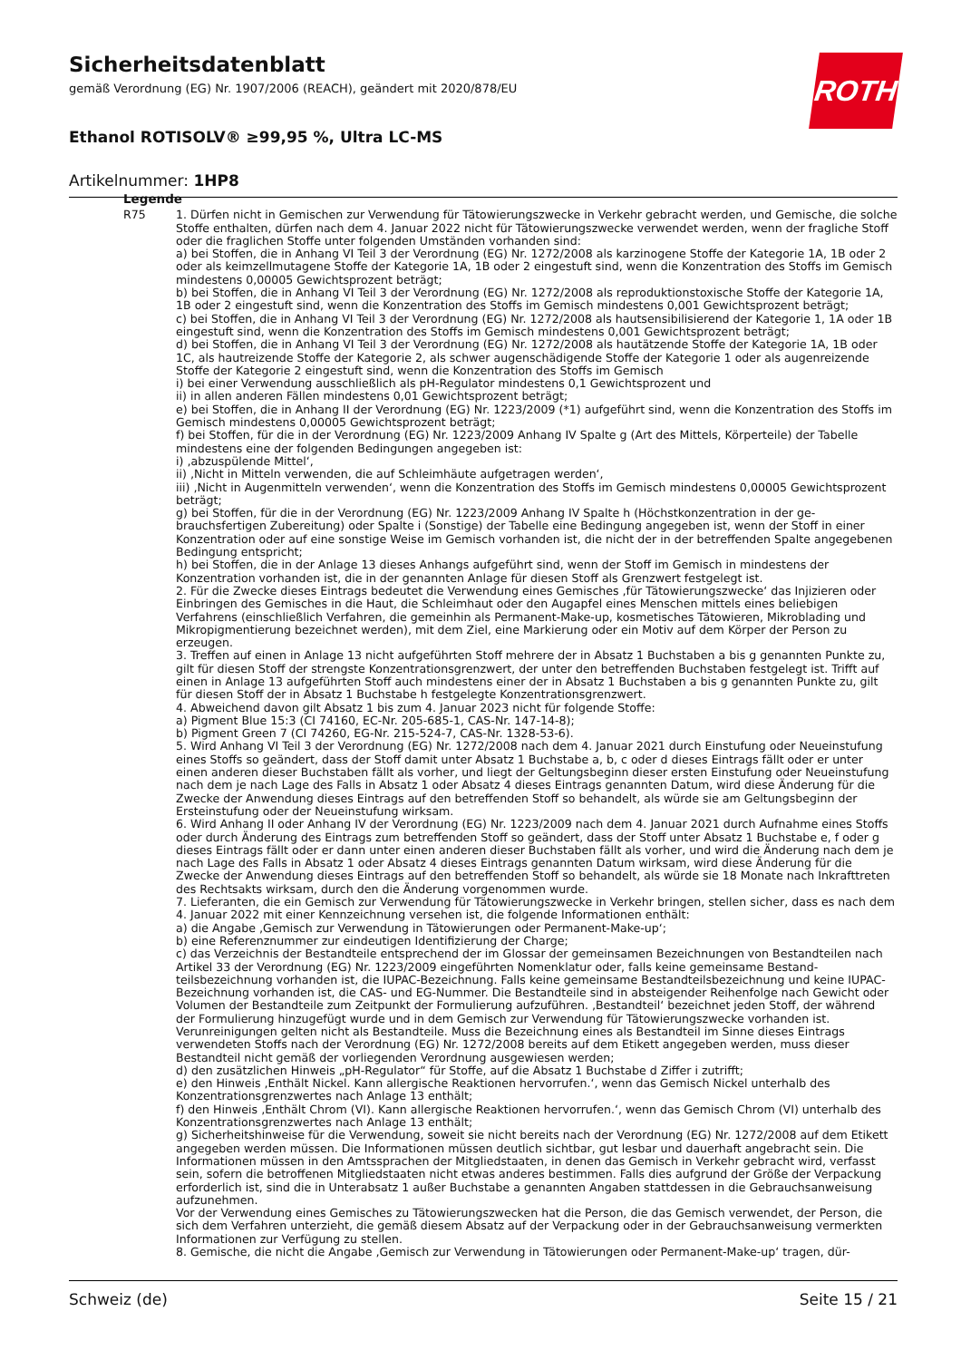Sicherheitsdatenblatt
gemäß Verordnung (EG) Nr. 1907/2006 (REACH), geändert mit 2020/878/EU
Ethanol ROTISOLV® ≥99,95 %, Ultra LC-MS
Artikelnummer: 1HP8
ROTH
Legende
R75 1. Dürfen nicht in Gemischen zur Verwendung für Tätowierungszwecke in Verkehr gebracht werden, und Gemische, die solche Stoffe enthalten, dürfen nach dem 4. Januar 2022 nicht für Tätowierungszwecke verwendet werden, wenn der fragliche Stoff oder die fraglichen Stoffe unter folgenden Umständen vorhanden sind:
a) bei Stoffen, die in Anhang VI Teil 3 der Verordnung (EG) Nr. 1272/2008 als karzinogene Stoffe der Kategorie 1A, 1B oder 2 oder als keimzellmutagene Stoffe der Kategorie 1A, 1B oder 2 eingestuft sind, wenn die Konzentration des Stoffs im Gemisch mindestens 0,00005 Gewichtsprozent beträgt;
b) bei Stoffen, die in Anhang VI Teil 3 der Verordnung (EG) Nr. 1272/2008 als reproduktionstoxische Stoffe der Katego­rie 1A, 1B oder 2 eingestuft sind, wenn die Konzentration des Stoffs im Gemisch mindestens 0,001 Gewichtsprozent beträgt;
c) bei Stoffen, die in Anhang VI Teil 3 der Verordnung (EG) Nr. 1272/2008 als hautsensibilisierend der Kategorie 1, 1A oder 1B eingestuft sind, wenn die Konzentration des Stoffs im Gemisch mindestens 0,001 Gewichtsprozent beträgt;
d) bei Stoffen, die in Anhang VI Teil 3 der Verordnung (EG) Nr. 1272/2008 als hautätzende Stoffe der Kategorie 1A, 1B oder 1C, als hautreizende Stoffe der Kategorie 2, als schwer augenschädigende Stoffe der Kategorie 1 oder als augen­reizende Stoffe der Kategorie 2 eingestuft sind, wenn die Konzentration des Stoffs im Gemisch
i) bei einer Verwendung ausschließlich als pH-Regulator mindestens 0,1 Gewichtsprozent und
ii) in allen anderen Fällen mindestens 0,01 Gewichtsprozent beträgt;
e) bei Stoffen, die in Anhang II der Verordnung (EG) Nr. 1223/2009 (*1) aufgeführt sind, wenn die Konzentration des Stoffs im Gemisch mindestens 0,00005 Gewichtsprozent beträgt;
f) bei Stoffen, für die in der Verordnung (EG) Nr. 1223/2009 Anhang IV Spalte g (Art des Mittels, Körperteile) der Tabel­le mindestens eine der folgenden Bedingungen angegeben ist:
i) ‚abzuspülende Mittel‘,
ii) ‚Nicht in Mitteln verwenden, die auf Schleimhäute aufgetragen werden‘,
iii) ‚Nicht in Augenmitteln verwenden‘, wenn die Konzentration des Stoffs im Gemisch mindestens 0,00005 Ge­wichtsprozent beträgt;
g) bei Stoffen, für die in der Verordnung (EG) Nr. 1223/2009 Anhang IV Spalte h (Höchstkonzentration in der ge­brauchsfertigen Zubereitung) oder Spalte i (Sonstige) der Tabelle eine Bedingung angegeben ist, wenn der Stoff in ei­ner Konzentration oder auf eine sonstige Weise im Gemisch vorhanden ist, die nicht der in der betreffenden Spalte an­gegebenen Bedingung entspricht;
h) bei Stoffen, die in der Anlage 13 dieses Anhangs aufgeführt sind, wenn der Stoff im Gemisch in mindestens der Konzentration vorhanden ist, die in der genannten Anlage für diesen Stoff als Grenzwert festgelegt ist.
2. Für die Zwecke dieses Eintrags bedeutet die Verwendung eines Gemisches ‚für Tätowierungszwecke‘ das Injizieren oder Einbringen des Gemisches in die Haut, die Schleimhaut oder den Augapfel eines Menschen mittels eines beliebi­gen Verfahrens (einschließlich Verfahren, die gemeinhin als Permanent-Make-up, kosmetisches Tätowieren, Mikrobla­ding und Mikropigmentierung bezeichnet werden), mit dem Ziel, eine Markierung oder ein Motiv auf dem Körper der Person zu erzeugen.
3. Treffen auf einen in Anlage 13 nicht aufgeführten Stoff mehrere der in Absatz 1 Buchstaben a bis g genannten Punkte zu, gilt für diesen Stoff der strengste Konzentrationsgrenzwert, der unter den betreffenden Buchstaben fest­gelegt ist. Trifft auf einen in Anlage 13 aufgeführten Stoff auch mindestens einer der in Absatz 1 Buchstaben a bis g genannten Punkte zu, gilt für diesen Stoff der in Absatz 1 Buchstabe h festgelegte Konzentrationsgrenzwert.
4. Abweichend davon gilt Absatz 1 bis zum 4. Januar 2023 nicht für folgende Stoffe:
a) Pigment Blue 15:3 (CI 74160, EC-Nr. 205-685-1, CAS-Nr. 147-14-8);
b) Pigment Green 7 (CI 74260, EG-Nr. 215-524-7, CAS-Nr. 1328-53-6).
5. Wird Anhang VI Teil 3 der Verordnung (EG) Nr. 1272/2008 nach dem 4. Januar 2021 durch Einstufung oder Neuein­stufung eines Stoffs so geändert, dass der Stoff damit unter Absatz 1 Buchstabe a, b, c oder d dieses Eintrags fällt oder er unter einen anderen dieser Buchstaben fällt als vorher, und liegt der Geltungsbeginn dieser ersten Einstufung oder Neueinstufung nach dem je nach Lage des Falls in Absatz 1 oder Absatz 4 dieses Eintrags genannten Datum, wird die­se Änderung für die Zwecke der Anwendung dieses Eintrags auf den betreffenden Stoff so behandelt, als würde sie am Geltungsbeginn der Ersteinstufung oder der Neueinstufung wirksam.
6. Wird Anhang II oder Anhang IV der Verordnung (EG) Nr. 1223/2009 nach dem 4. Januar 2021 durch Aufnahme ei­nes Stoffs oder durch Änderung des Eintrags zum betreffenden Stoff so geändert, dass der Stoff unter Absatz 1 Buch­stabe e, f oder g dieses Eintrags fällt oder er dann unter einen anderen dieser Buchstaben fällt als vorher, und wird die Änderung nach dem je nach Lage des Falls in Absatz 1 oder Absatz 4 dieses Eintrags genannten Datum wirksam, wird diese Änderung für die Zwecke der Anwendung dieses Eintrags auf den betreffenden Stoff so behandelt, als wür­de sie 18 Monate nach Inkrafttreten des Rechtsakts wirksam, durch den die Änderung vorgenommen wurde.
7. Lieferanten, die ein Gemisch zur Verwendung für Tätowierungszwecke in Verkehr bringen, stellen sicher, dass es nach dem 4. Januar 2022 mit einer Kennzeichnung versehen ist, die folgende Informationen enthält:
a) die Angabe ‚Gemisch zur Verwendung in Tätowierungen oder Permanent-Make-up‘;
b) eine Referenznummer zur eindeutigen Identifizierung der Charge;
c) das Verzeichnis der Bestandteile entsprechend der im Glossar der gemeinsamen Bezeichnungen von Bestandteilen nach Artikel 33 der Verordnung (EG) Nr. 1223/2009 eingeführten Nomenklatur oder, falls keine gemeinsame Bestand­teilsbezeichnung vorhanden ist, die IUPAC-Bezeichnung. Falls keine gemeinsame Bestandteilsbezeichnung und keine IUPAC-Bezeichnung vorhanden ist, die CAS- und EG-Nummer. Die Bestandteile sind in absteigender Reihenfolge nach Gewicht oder Volumen der Bestandteile zum Zeitpunkt der Formulierung aufzuführen. ‚Bestandteil‘ bezeichnet jeden Stoff, der während der Formulierung hinzugefügt wurde und in dem Gemisch zur Verwendung für Tätowierungs­zwecke vorhanden ist. Verunreinigungen gelten nicht als Bestandteile. Muss die Bezeichnung eines als Bestandteil im Sinne dieses Eintrags verwendeten Stoffs nach der Verordnung (EG) Nr. 1272/2008 bereits auf dem Etikett angegeben werden, muss dieser Bestandteil nicht gemäß der vorliegenden Verordnung ausgewiesen werden;
d) den zusätzlichen Hinweis „pH-Regulator“ für Stoffe, auf die Absatz 1 Buchstabe d Ziffer i zutrifft;
e) den Hinweis ‚Enthält Nickel. Kann allergische Reaktionen hervorrufen.‘, wenn das Gemisch Nickel unterhalb des Konzentrationsgrenzwertes nach Anlage 13 enthält;
f) den Hinweis ‚Enthält Chrom (VI). Kann allergische Reaktionen hervorrufen.‘, wenn das Gemisch Chrom (VI) unter­halb des Konzentrationsgrenzwertes nach Anlage 13 enthält;
g) Sicherheitshinweise für die Verwendung, soweit sie nicht bereits nach der Verordnung (EG) Nr. 1272/2008 auf dem Etikett angegeben werden müssen. Die Informationen müssen deutlich sichtbar, gut lesbar und dauerhaft ange­bracht sein. Die Informationen müssen in den Amtssprachen der Mitgliedstaaten, in denen das Gemisch in Verkehr gebracht wird, verfasst sein, sofern die betroffenen Mitgliedstaaten nicht etwas anderes bestimmen. Falls dies auf­grund der Größe der Verpackung erforderlich ist, sind die in Unterabsatz 1 außer Buchstabe a genannten Angaben stattdessen in die Gebrauchsanweisung aufzunehmen.
Vor der Verwendung eines Gemisches zu Tätowierungszwecken hat die Person, die das Gemisch verwendet, der Per­son, die sich dem Verfahren unterzieht, die gemäß diesem Absatz auf der Verpackung oder in der Gebrauchsanwei­sung vermerkten Informationen zur Verfügung zu stellen.
8. Gemische, die nicht die Angabe ‚Gemisch zur Verwendung in Tätowierungen oder Permanent-Make-up‘ tragen, dür-
Schweiz (de) Seite 15 / 21